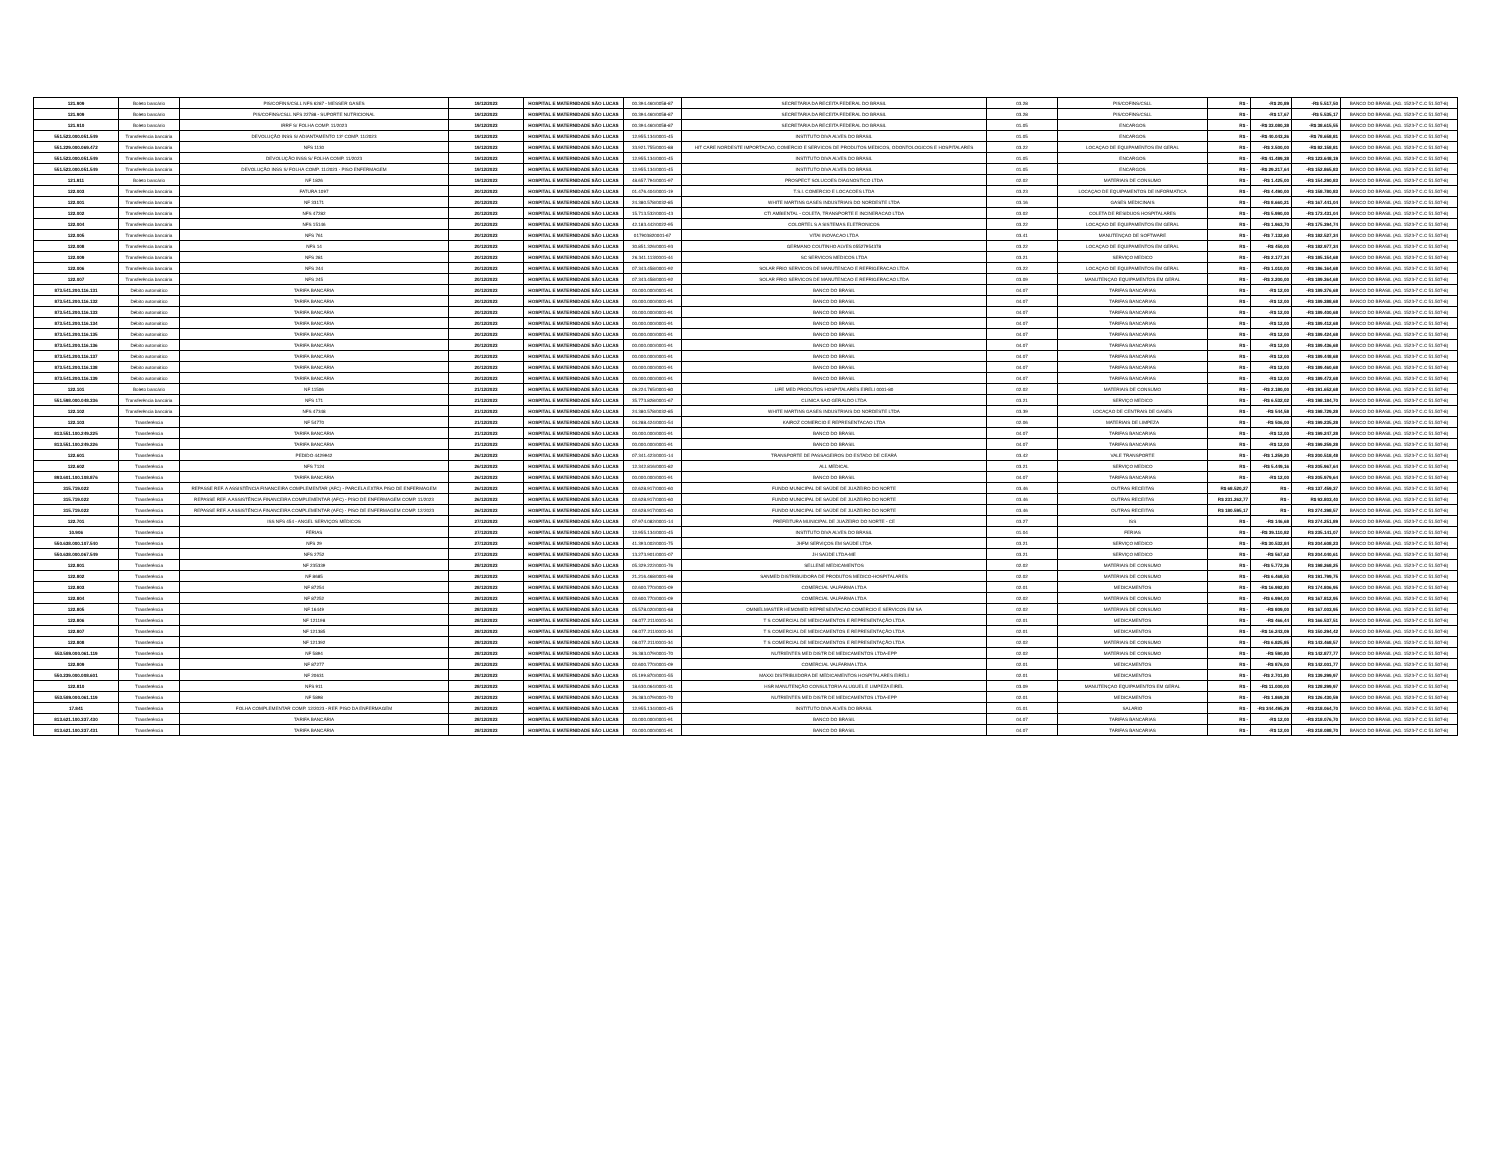| 121.909 | Boleto bancário | PIS/COFINS/CSLL NFS 6287 - MESSER GASES | 19/12/2023 | HOSPITAL E MATERNIDADE SÃO LUCAS | 00.394.460/0058-87 | SECRETARIA DA RECEITA FEDERAL DO BRASIL | 03.28 | PIS/COFINS/CSLL | R$ - | -R$ 20,89 | -R$ 5.517,50 | BANCO DO BRASIL (AG. 1523-7 C.C 51.507-8) |
| 121.909 | Boleto bancário | PIS/COFINS/CSLL NFS 22788 - SUPORTE NUTRICIONAL | 19/12/2023 | HOSPITAL E MATERNIDADE SÃO LUCAS | 00.394.460/0058-87 | SECRETARIA DA RECEITA FEDERAL DO BRASIL | 03.28 | PIS/COFINS/CSLL | R$ - | -R$ 17,67 | -R$ 5.535,17 | BANCO DO BRASIL (AG. 1523-7 C.C 51.507-8) |
| 121.910 | Boleto bancário | IRRF S/ FOLHA COMP. 11/2023 | 19/12/2023 | HOSPITAL E MATERNIDADE SÃO LUCAS | 00.394.460/0058-87 | SECRETARIA DA RECEITA FEDERAL DO BRASIL | 01.05 | ENCARGOS | R$ - | -R$ 33.080,38 | -R$ 38.615,55 | BANCO DO BRASIL (AG. 1523-7 C.C 51.507-8) |
| 551.523.000.051.549 | Transferência bancária | DEVOLUÇÃO INSS S/ ADIANTAMENTO 13º COMP. 11/2023 | 19/12/2023 | HOSPITAL E MATERNIDADE SÃO LUCAS | 12.955.134/0001-45 | INSTITUTO DIVA ALVES DO BRASIL | 01.05 | ENCARGOS | R$ - | -R$ 40.043,26 | -R$ 78.658,81 | BANCO DO BRASIL (AG. 1523-7 C.C 51.507-8) |
| 551.229.000.069.472 | Transferência bancária | NFS 1130 | 19/12/2023 | HOSPITAL E MATERNIDADE SÃO LUCAS | 33.921.755/0001-88 | HIT CARE NORDESTE IMPORTACAO, COMERCIO E SERVICOS DE PRODUTOS MEDICOS, ODONTOLOGICOS E HOSPITALARES | 03.22 | LOCAÇAO DE EQUIPAMENTOS EM GERAL | R$ - | -R$ 3.500,00 | -R$ 82.158,81 | BANCO DO BRASIL (AG. 1523-7 C.C 51.507-8) |
| 551.523.000.051.549 | Transferência bancária | DEVOLUÇÃO INSS S/ FOLHA COMP. 11/2023 | 19/12/2023 | HOSPITAL E MATERNIDADE SÃO LUCAS | 12.955.134/0001-45 | INSTITUTO DIVA ALVES DO BRASIL | 01.05 | ENCARGOS | R$ - | -R$ 41.489,38 | -R$ 123.648,19 | BANCO DO BRASIL (AG. 1523-7 C.C 51.507-8) |
| 551.523.000.051.549 | Transferência bancária | DEVOLUÇÃO INSS S/ FOLHA COMP. 11/2023 - PISO ENFERMAGEM | 19/12/2023 | HOSPITAL E MATERNIDADE SÃO LUCAS | 12.955.134/0001-45 | INSTITUTO DIVA ALVES DO BRASIL | 01.05 | ENCARGOS | R$ - | -R$ 29.217,64 | -R$ 152.865,83 | BANCO DO BRASIL (AG. 1523-7 C.C 51.507-8) |
| 121.911 | Boleto bancário | NF 1826 | 19/12/2023 | HOSPITAL E MATERNIDADE SÃO LUCAS | 48.657.794/0001-97 | PROSPECT SOLUCOES DIAGNOSTICO LTDA | 02.02 | MATERIAIS DE CONSUMO | R$ - | -R$ 1.425,00 | -R$ 154.290,83 | BANCO DO BRASIL (AG. 1523-7 C.C 51.507-8) |
| 122.003 | Transferência bancária | FATURA 1097 | 20/12/2023 | HOSPITAL E MATERNIDADE SÃO LUCAS | 01.476.404/0001-19 | T.S.I. COMERCIO E LOCACOES LTDA | 03.23 | LOCAÇAO DE EQUIPAMENTOS DE INFORMATICA | R$ - | -R$ 4.490,00 | -R$ 158.780,83 | BANCO DO BRASIL (AG. 1523-7 C.C 51.507-8) |
| 122.001 | Transferência bancária | NF 33171 | 20/12/2023 | HOSPITAL E MATERNIDADE SÃO LUCAS | 24.380.578/0032-85 | WHITE MARTINS GASES INDUSTRIAIS DO NORDESTE LTDA | 03.16 | GASES MEDICINAIS | R$ - | -R$ 8.660,21 | -R$ 167.441,04 | BANCO DO BRASIL (AG. 1523-7 C.C 51.507-8) |
| 122.002 | Transferência bancária | NFS 47282 | 20/12/2023 | HOSPITAL E MATERNIDADE SÃO LUCAS | 15.713.532/0001-43 | CTI AMBIENTAL - COLETA, TRANSPORTE E INCINERACAO LTDA | 03.02 | COLETA DE RESIDUOS HOSPITALARES | R$ - | -R$ 5.990,00 | -R$ 173.431,04 | BANCO DO BRASIL (AG. 1523-7 C.C 51.507-8) |
| 122.004 | Transferência bancária | NFS 15146 | 20/12/2023 | HOSPITAL E MATERNIDADE SÃO LUCAS | 42.183.442/0022-95 | COLORTEL S A SISTEMAS ELETRONICOS | 03.22 | LOCAÇAO DE EQUIPAMENTOS EM GERAL | R$ - | -R$ 1.963,70 | -R$ 175.394,74 | BANCO DO BRASIL (AG. 1523-7 C.C 51.507-8) |
| 122.005 | Transferência bancária | NFS 761 | 20/12/2023 | HOSPITAL E MATERNIDADE SÃO LUCAS | 017903820001-67 | VITAI INOVACAO LTDA | 03.41 | MANUTENÇAO DE SOFTWARE | R$ - | -R$ 7.132,60 | -R$ 182.527,34 | BANCO DO BRASIL (AG. 1523-7 C.C 51.507-8) |
| 122.008 | Transferência bancária | NFS 14 | 20/12/2023 | HOSPITAL E MATERNIDADE SÃO LUCAS | 30.851.326/0001-93 | GERMANO COUTINHO ALVES 05527954378 | 03.22 | LOCAÇAO DE EQUIPAMENTOS EM GERAL | R$ - | -R$ 450,00 | -R$ 182.977,34 | BANCO DO BRASIL (AG. 1523-7 C.C 51.507-8) |
| 122.009 | Transferência bancária | NFS 281 | 20/12/2023 | HOSPITAL E MATERNIDADE SÃO LUCAS | 26.341.113/0001-44 | SC SERVICOS MEDICOS LTDA | 03.21 | SERVIÇO MEDICO | R$ - | -R$ 2.177,34 | -R$ 185.154,68 | BANCO DO BRASIL (AG. 1523-7 C.C 51.507-8) |
| 122.006 | Transferência bancária | NFS 244 | 20/12/2023 | HOSPITAL E MATERNIDADE SÃO LUCAS | 07.343.458/0001-92 | SOLAR FRIO SERVICOS DE MANUTENCAO E REFRIGERACAO LTDA | 03.22 | LOCAÇAO DE EQUIPAMENTOS EM GERAL | R$ - | -R$ 1.010,00 | -R$ 186.164,68 | BANCO DO BRASIL (AG. 1523-7 C.C 51.507-8) |
| 122.007 | Transferência bancária | NFS 245 | 20/12/2023 | HOSPITAL E MATERNIDADE SÃO LUCAS | 07.343.458/0001-92 | SOLAR FRIO SERVICOS DE MANUTENCAO E REFRIGERACAO LTDA | 03.09 | MANUTENÇAO EQUIPAMENTOS EM GERAL | R$ - | -R$ 3.200,00 | -R$ 189.364,68 | BANCO DO BRASIL (AG. 1523-7 C.C 51.507-8) |
| 873.541.200.116.131 | Débito automático | TARIFA BANCÁRIA | 20/12/2023 | HOSPITAL E MATERNIDADE SÃO LUCAS | 00.000.000/0001-91 | BANCO DO BRASIL | 04.07 | TARIFAS BANCARIAS | R$ - | -R$ 12,00 | -R$ 189.376,68 | BANCO DO BRASIL (AG. 1523-7 C.C 51.507-8) |
| 873.541.200.116.132 | Débito automático | TARIFA BANCÁRIA | 20/12/2023 | HOSPITAL E MATERNIDADE SÃO LUCAS | 00.000.000/0001-91 | BANCO DO BRASIL | 04.07 | TARIFAS BANCARIAS | R$ - | -R$ 12,00 | -R$ 189.388,68 | BANCO DO BRASIL (AG. 1523-7 C.C 51.507-8) |
| 873.541.200.116.133 | Débito automático | TARIFA BANCÁRIA | 20/12/2023 | HOSPITAL E MATERNIDADE SÃO LUCAS | 00.000.000/0001-91 | BANCO DO BRASIL | 04.07 | TARIFAS BANCARIAS | R$ - | -R$ 12,00 | -R$ 189.400,68 | BANCO DO BRASIL (AG. 1523-7 C.C 51.507-8) |
| 873.541.200.116.134 | Débito automático | TARIFA BANCÁRIA | 20/12/2023 | HOSPITAL E MATERNIDADE SÃO LUCAS | 00.000.000/0001-91 | BANCO DO BRASIL | 04.07 | TARIFAS BANCARIAS | R$ - | -R$ 12,00 | -R$ 189.412,68 | BANCO DO BRASIL (AG. 1523-7 C.C 51.507-8) |
| 873.541.200.116.135 | Débito automático | TARIFA BANCÁRIA | 20/12/2023 | HOSPITAL E MATERNIDADE SÃO LUCAS | 00.000.000/0001-91 | BANCO DO BRASIL | 04.07 | TARIFAS BANCARIAS | R$ - | -R$ 12,00 | -R$ 189.424,68 | BANCO DO BRASIL (AG. 1523-7 C.C 51.507-8) |
| 873.541.200.116.136 | Débito automático | TARIFA BANCÁRIA | 20/12/2023 | HOSPITAL E MATERNIDADE SÃO LUCAS | 00.000.000/0001-91 | BANCO DO BRASIL | 04.07 | TARIFAS BANCARIAS | R$ - | -R$ 12,00 | -R$ 189.436,68 | BANCO DO BRASIL (AG. 1523-7 C.C 51.507-8) |
| 873.541.200.116.137 | Débito automático | TARIFA BANCÁRIA | 20/12/2023 | HOSPITAL E MATERNIDADE SÃO LUCAS | 00.000.000/0001-91 | BANCO DO BRASIL | 04.07 | TARIFAS BANCARIAS | R$ - | -R$ 12,00 | -R$ 189.448,68 | BANCO DO BRASIL (AG. 1523-7 C.C 51.507-8) |
| 873.541.200.116.138 | Débito automático | TARIFA BANCÁRIA | 20/12/2023 | HOSPITAL E MATERNIDADE SÃO LUCAS | 00.000.000/0001-91 | BANCO DO BRASIL | 04.07 | TARIFAS BANCARIAS | R$ - | -R$ 12,00 | -R$ 189.460,68 | BANCO DO BRASIL (AG. 1523-7 C.C 51.507-8) |
| 873.541.200.116.139 | Débito automático | TARIFA BANCÁRIA | 20/12/2023 | HOSPITAL E MATERNIDADE SÃO LUCAS | 00.000.000/0001-91 | BANCO DO BRASIL | 04.07 | TARIFAS BANCARIAS | R$ - | -R$ 12,00 | -R$ 189.472,68 | BANCO DO BRASIL (AG. 1523-7 C.C 51.507-8) |
| 122.101 | Boleto bancário | NF 11506 | 21/12/2023 | HOSPITAL E MATERNIDADE SÃO LUCAS | 09.224.765/0001-80 | LIFE MED PRODUTOS HOSPITALARES EIRELI 0001-80 | 02.02 | MATERIAIS DE CONSUMO | R$ - | -R$ 2.180,00 | -R$ 191.652,68 | BANCO DO BRASIL (AG. 1523-7 C.C 51.507-8) |
| 551.598.000.048.336 | Transferência bancária | NFS 171 | 21/12/2023 | HOSPITAL E MATERNIDADE SÃO LUCAS | 35.773.828/0001-67 | CLINICA SAO GERALDO LTDA | 03.21 | SERVIÇO MEDICO | R$ - | -R$ 6.532,02 | -R$ 198.184,70 | BANCO DO BRASIL (AG. 1523-7 C.C 51.507-8) |
| 122.102 | Transferência bancária | NFS 47348 | 21/12/2023 | HOSPITAL E MATERNIDADE SÃO LUCAS | 24.380.578/0032-85 | WHITE MARTINS GASES INDUSTRIAIS DO NORDESTE LTDA | 03.39 | LOCAÇAO DE CENTRAIS DE GASES | R$ - | -R$ 544,58 | -R$ 198.729,28 | BANCO DO BRASIL (AG. 1523-7 C.C 51.507-8) |
| 122.103 | Transferência | NF 54770 | 21/12/2023 | HOSPITAL E MATERNIDADE SÃO LUCAS | 04.288.424/0001-54 | KAIROZ COMERCIO E REPRESENTACAO LTDA | 02.06 | MATERIAIS DE LIMPEZA | R$ - | -R$ 506,00 | -R$ 199.235,28 | BANCO DO BRASIL (AG. 1523-7 C.C 51.507-8) |
| 813.551.100.249.225 | Transferência | TARIFA BANCÁRIA | 21/12/2023 | HOSPITAL E MATERNIDADE SÃO LUCAS | 00.000.000/0001-91 | BANCO DO BRASIL | 04.07 | TARIFAS BANCARIAS | R$ - | -R$ 12,00 | -R$ 199.247,28 | BANCO DO BRASIL (AG. 1523-7 C.C 51.507-8) |
| 813.551.100.249.226 | Transferência | TARIFA BANCÁRIA | 21/12/2023 | HOSPITAL E MATERNIDADE SÃO LUCAS | 00.000.000/0001-91 | BANCO DO BRASIL | 04.07 | TARIFAS BANCARIAS | R$ - | -R$ 12,00 | -R$ 199.259,28 | BANCO DO BRASIL (AG. 1523-7 C.C 51.507-8) |
| 122.601 | Transferência | PEDIDO 4429942 | 26/12/2023 | HOSPITAL E MATERNIDADE SÃO LUCAS | 07.341.423/0001-14 | TRANSPORTE DE PASSAGEIROS DO ESTADO DE CEARÁ | 03.42 | VALE TRANSPORTE | R$ - | -R$ 1.259,20 | -R$ 200.518,48 | BANCO DO BRASIL (AG. 1523-7 C.C 51.507-8) |
| 122.602 | Transferência | NFS 7124 | 26/12/2023 | HOSPITAL E MATERNIDADE SÃO LUCAS | 12.342.816/0001-82 | ALL MEDICAL | 03.21 | SERVIÇO MEDICO | R$ - | -R$ 5.449,16 | -R$ 205.967,64 | BANCO DO BRASIL (AG. 1523-7 C.C 51.507-8) |
| 893.601.100.108.876 | Transferência | TARIFA BANCÁRIA | 26/12/2023 | HOSPITAL E MATERNIDADE SÃO LUCAS | 00.000.000/0001-91 | BANCO DO BRASIL | 04.07 | TARIFAS BANCARIAS | R$ - | -R$ 12,00 | -R$ 205.979,64 | BANCO DO BRASIL (AG. 1523-7 C.C 51.507-8) |
| 315.719.022 | Transferência | REPASSE REF. A ASSISTÊNCIA FINANCEIRA COMPLEMENTAR (AFC) - PARCELA EXTRA PISO DE ENFERMAGEM | 26/12/2023 | HOSPITAL E MATERNIDADE SÃO LUCAS | 02.628.917/0001-60 | FUNDO MUNICIPAL DE SAÚDE DE JUAZEIRO DO NORTE | 03.46 | OUTRAS RECEITAS | R$ 68.520,27 | R$ - | -R$ 137.459,37 | BANCO DO BRASIL (AG. 1523-7 C.C 51.507-8) |
| 315.719.022 | Transferência | REPASSE REF. A ASSISTÊNCIA FINANCEIRA COMPLEMENTAR (AFC) - PISO DE ENFERMAGEM COMP. 11/2023 | 26/12/2023 | HOSPITAL E MATERNIDADE SÃO LUCAS | 02.628.917/0001-60 | FUNDO MUNICIPAL DE SAÚDE DE JUAZEIRO DO NORTE | 03.46 | OUTRAS RECEITAS | R$ 231.262,77 | R$ - | R$ 93.803,40 | BANCO DO BRASIL (AG. 1523-7 C.C 51.507-8) |
| 315.719.022 | Transferência | REPASSE REF. A ASSISTÊNCIA FINANCEIRA COMPLEMENTAR (AFC) - PISO DE ENFERMAGEM COMP. 12/2023 | 26/12/2023 | HOSPITAL E MATERNIDADE SÃO LUCAS | 02.628.917/0001-60 | FUNDO MUNICIPAL DE SAÚDE DE JUAZEIRO DO NORTE | 03.46 | OUTRAS RECEITAS | R$ 180.595,17 | R$ - | R$ 274.398,57 | BANCO DO BRASIL (AG. 1523-7 C.C 51.507-8) |
| 122.701 | Transferência | ISS NFS 454 - ANGEL SERVIÇOS MEDICOS | 27/12/2023 | HOSPITAL E MATERNIDADE SÃO LUCAS | 07.974.082/0001-14 | PREFEITURA MUNICIPAL DE JUAZEIRO DO NORTE - CE | 03.27 | ISS | R$ - | -R$ 146,68 | R$ 274.251,89 | BANCO DO BRASIL (AG. 1523-7 C.C 51.507-8) |
| 10.906 | Transferência | FÉRIAS | 27/12/2023 | HOSPITAL E MATERNIDADE SÃO LUCAS | 12.955.134/0001-45 | INSTITUTO DIVA ALVES DO BRASIL | 01.04 | FERIAS | R$ - | -R$ 39.110,82 | R$ 235.141,07 | BANCO DO BRASIL (AG. 1523-7 C.C 51.507-8) |
| 550.638.000.107.540 | Transferência | NFS 29 | 27/12/2023 | HOSPITAL E MATERNIDADE SÃO LUCAS | 41.393.002/0001-75 | JHFM SERVIÇOS EM SAÚDE LTDA | 03.21 | SERVIÇO MEDICO | R$ - | -R$ 30.532,84 | R$ 204.608,23 | BANCO DO BRASIL (AG. 1523-7 C.C 51.507-8) |
| 550.638.000.067.549 | Transferência | NFS 2752 | 27/12/2023 | HOSPITAL E MATERNIDADE SÃO LUCAS | 13.273.901/0001-07 | JH SAÚDE LTDA-ME | 03.21 | SERVIÇO MEDICO | R$ - | -R$ 567,62 | R$ 204.040,61 | BANCO DO BRASIL (AG. 1523-7 C.C 51.507-8) |
| 122.801 | Transferência | NF 235339 | 28/12/2023 | HOSPITAL E MATERNIDADE SÃO LUCAS | 05.329.222/0001-76 | SELLENE MEDICAMENTOS | 02.02 | MATERIAIS DE CONSUMO | R$ - | -R$ 5.772,36 | R$ 198.268,25 | BANCO DO BRASIL (AG. 1523-7 C.C 51.507-8) |
| 122.802 | Transferência | NF 8685 | 28/12/2023 | HOSPITAL E MATERNIDADE SÃO LUCAS | 21.216.468/0001-98 | SANMED DISTRIBUIDORA DE PRODUTOS MEDICO-HOSPITALARES | 02.02 | MATERIAIS DE CONSUMO | R$ - | -R$ 6.468,50 | R$ 191.799,75 | BANCO DO BRASIL (AG. 1523-7 C.C 51.507-8) |
| 122.803 | Transferência | NF 87254 | 28/12/2023 | HOSPITAL E MATERNIDADE SÃO LUCAS | 02.600.770/0001-09 | COMERCIAL VALFARMA LTDA | 02.01 | MEDICAMENTOS | R$ - | -R$ 16.992,80 | R$ 174.806,95 | BANCO DO BRASIL (AG. 1523-7 C.C 51.507-8) |
| 122.804 | Transferência | NF 87252 | 28/12/2023 | HOSPITAL E MATERNIDADE SÃO LUCAS | 02.600.770/0001-09 | COMERCIAL VALFARMA LTDA | 02.02 | MATERIAIS DE CONSUMO | R$ - | -R$ 6.994,00 | R$ 167.812,95 | BANCO DO BRASIL (AG. 1523-7 C.C 51.507-8) |
| 122.805 | Transferência | NF 16449 | 28/12/2023 | HOSPITAL E MATERNIDADE SÃO LUCAS | 05.578.020/0001-68 | OMNIELMASTER HEMOMED REPRESENTACAO COMERCIO E SERVICOS EM SA | 02.02 | MATERIAIS DE CONSUMO | R$ - | -R$ 809,00 | R$ 167.003,95 | BANCO DO BRASIL (AG. 1523-7 C.C 51.507-8) |
| 122.806 | Transferência | NF 121198 | 28/12/2023 | HOSPITAL E MATERNIDADE SÃO LUCAS | 08.077.211/0001-34 | T S COMERCIAL DE MEDICAMENTOS E REPRESENTAÇÃO LTDA | 02.01 | MEDICAMENTOS | R$ - | -R$ 466,44 | R$ 166.537,51 | BANCO DO BRASIL (AG. 1523-7 C.C 51.507-8) |
| 122.807 | Transferência | NF 121385 | 28/12/2023 | HOSPITAL E MATERNIDADE SÃO LUCAS | 08.077.211/0001-34 | T S COMERCIAL DE MEDICAMENTOS E REPRESENTAÇÃO LTDA | 02.01 | MEDICAMENTOS | R$ - | -R$ 16.243,09 | R$ 150.294,42 | BANCO DO BRASIL (AG. 1523-7 C.C 51.507-8) |
| 122.808 | Transferência | NF 121392 | 28/12/2023 | HOSPITAL E MATERNIDADE SÃO LUCAS | 08.077.211/0001-34 | T S COMERCIAL DE MEDICAMENTOS E REPRESENTAÇÃO LTDA | 02.02 | MATERIAIS DE CONSUMO | R$ - | -R$ 6.825,85 | R$ 143.468,57 | BANCO DO BRASIL (AG. 1523-7 C.C 51.507-8) |
| 553.589.000.061.119 | Transferência | NF 5894 | 28/12/2023 | HOSPITAL E MATERNIDADE SÃO LUCAS | 26.383.079/0001-70 | NUTRIENTES MED DISTR DE MEDICAMENTOS LTDA-EPP | 02.02 | MATERIAIS DE CONSUMO | R$ - | -R$ 590,80 | R$ 142.877,77 | BANCO DO BRASIL (AG. 1523-7 C.C 51.507-8) |
| 122.809 | Transferência | NF 87277 | 28/12/2023 | HOSPITAL E MATERNIDADE SÃO LUCAS | 02.600.770/0001-09 | COMERCIAL VALFARMA LTDA | 02.01 | MEDICAMENTOS | R$ - | -R$ 876,00 | R$ 142.001,77 | BANCO DO BRASIL (AG. 1523-7 C.C 51.507-8) |
| 550.239.000.008.601 | Transferência | NF 20631 | 28/12/2023 | HOSPITAL E MATERNIDADE SÃO LUCAS | 05.199.870/0001-55 | MAXXI DISTRIBUIDORA DE MEDICAMENTOS HOSPITALARES EIRELI | 02.01 | MEDICAMENTOS | R$ - | -R$ 2.701,80 | R$ 139.299,97 | BANCO DO BRASIL (AG. 1523-7 C.C 51.507-8) |
| 122.810 | Transferência | NFS 911 | 28/12/2023 | HOSPITAL E MATERNIDADE SÃO LUCAS | 18.630.064/0001-31 | HSR MANUTENÇÃO CONSULTORIA ALUGUEL E LIMPEZA EIREL | 03.09 | MANUTENÇAO EQUIPAMENTOS EM GERAL | R$ - | -R$ 11.000,00 | R$ 128.299,97 | BANCO DO BRASIL (AG. 1523-7 C.C 51.507-8) |
| 553.589.000.061.119 | Transferência | NF 5898 | 28/12/2023 | HOSPITAL E MATERNIDADE SÃO LUCAS | 26.383.079/0001-70 | NUTRIENTES MED DISTR DE MEDICAMENTOS LTDA-EPP | 02.01 | MEDICAMENTOS | R$ - | -R$ 1.869,38 | R$ 126.430,59 | BANCO DO BRASIL (AG. 1523-7 C.C 51.507-8) |
| 17.841 | Transferência | FOLHA COMPLEMENTAR COMP. 12/2023 - REF. PISO DA ENFERMAGEM | 28/12/2023 | HOSPITAL E MATERNIDADE SÃO LUCAS | 12.955.134/0001-45 | INSTITUTO DIVA ALVES DO BRASIL | 01.01 | SALARIO | R$ - | -R$ 344.495,29 | -R$ 218.064,70 | BANCO DO BRASIL (AG. 1523-7 C.C 51.507-8) |
| 813.621.100.337.430 | Transferência | TARIFA BANCÁRIA | 28/12/2023 | HOSPITAL E MATERNIDADE SÃO LUCAS | 00.000.000/0001-91 | BANCO DO BRASIL | 04.07 | TARIFAS BANCARIAS | R$ - | -R$ 12,00 | -R$ 218.076,70 | BANCO DO BRASIL (AG. 1523-7 C.C 51.507-8) |
| 813.621.100.337.431 | Transferência | TARIFA BANCÁRIA | 28/12/2023 | HOSPITAL E MATERNIDADE SÃO LUCAS | 00.000.000/0001-91 | BANCO DO BRASIL | 04.07 | TARIFAS BANCARIAS | R$ - | -R$ 12,00 | -R$ 218.088,70 | BANCO DO BRASIL (AG. 1523-7 C.C 51.507-8) |